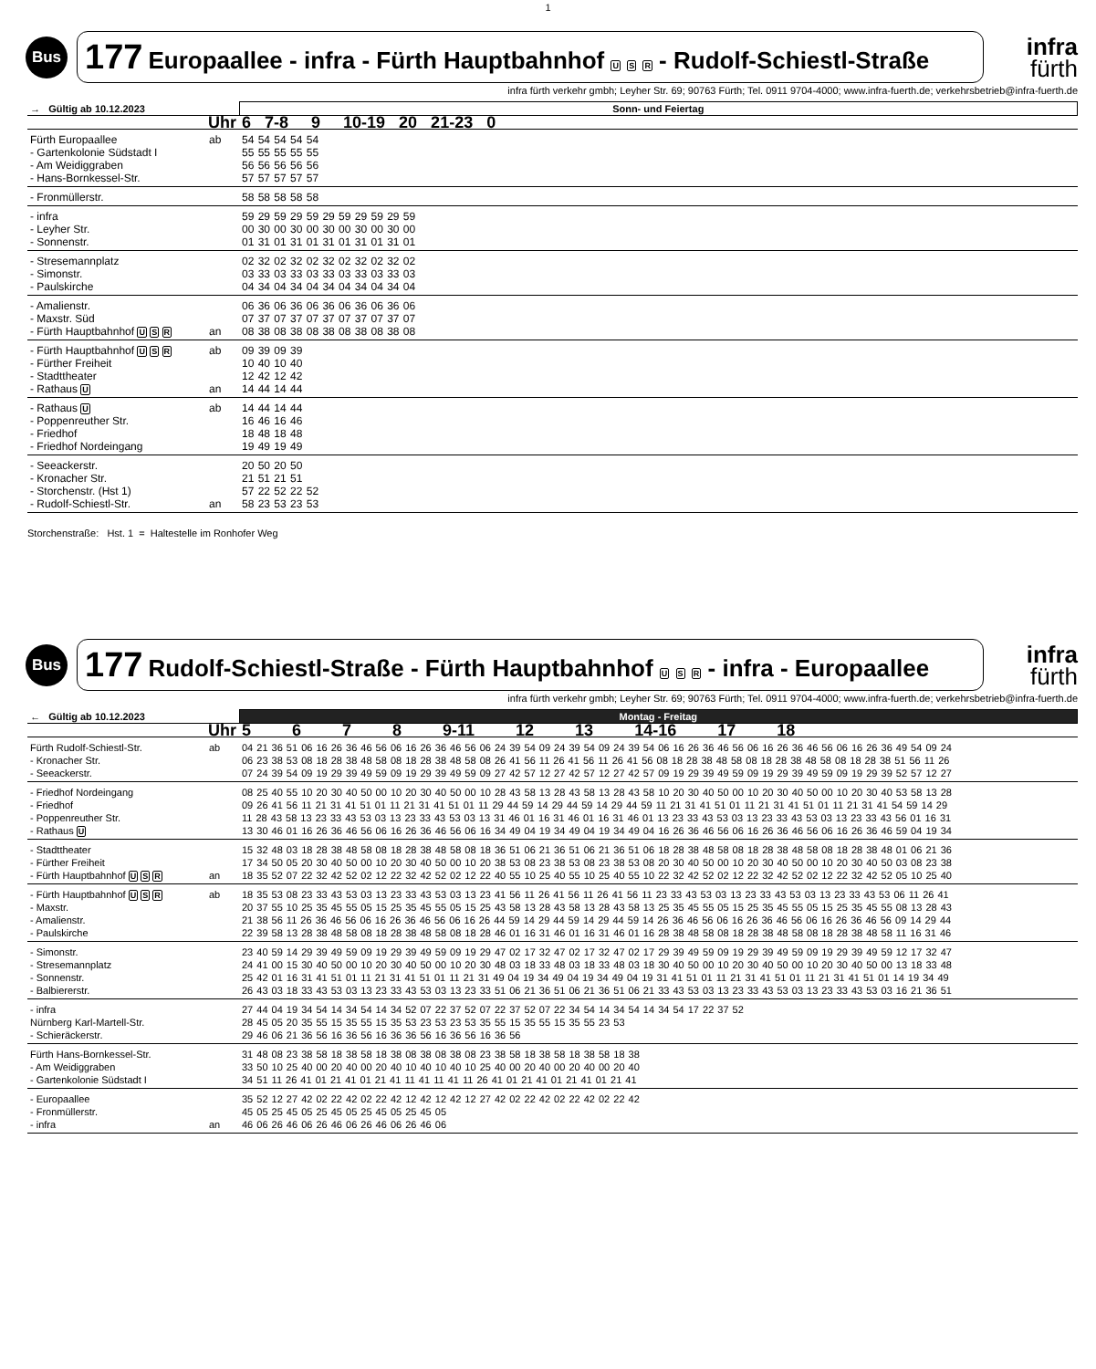1
Bus
177 Europaallee - infra - Fürth Hauptbahnhof U S R - Rudolf-Schiestl-Straße
infra
fürth
infra fürth verkehr gmbh; Leyher Str. 69; 90763 Fürth; Tel. 0911 9704-4000; www.infra-fuerth.de; verkehrsbetrieb@infra-fuerth.de
| → Gültig ab 10.12.2023 | | Sonn- und Feiertag |
| --- | --- | --- |
| Uhr | | 6 7-8 9 10-19 20 21-23 0 |
| Fürth Europaallee - Gartenkolonie Südstadt I - Am Weidiggraben - Hans-Bornkessel-Str. | ab | 54 54 54 54 54 55 55 55 55 55 56 56 56 56 56 57 57 57 57 57 |
| - Fronmüllerstr. | | 58 58 58 58 58 |
| - infra - Leyher Str. - Sonnenstr. | | 59 29 59 29 59 29 59 29 59 29 59 00 30 00 30 00 30 00 30 00 30 00 01 31 01 31 01 31 01 31 01 31 01 |
| - Stresemannplatz - Simonstr. - Paulskirche | | 02 32 02 32 02 32 02 32 02 32 02 03 33 03 33 03 33 03 33 03 33 03 04 34 04 34 04 34 04 34 04 34 04 |
| - Amalienstr. - Maxstr. Süd - Fürth Hauptbahnhof U S R | an | 06 36 06 36 06 36 06 36 06 36 06 07 37 07 37 07 37 07 37 07 37 07 08 38 08 38 08 38 08 38 08 38 08 |
| - Fürth Hauptbahnhof U S R - Fürther Freiheit - Stadttheater - Rathaus U | ab an | 09 39 09 39 10 40 10 40 12 42 12 42 14 44 14 44 |
| - Rathaus U - Poppenreuther Str. - Friedhof - Friedhof Nordeingang | ab | 14 44 14 44 16 46 16 46 18 48 18 48 19 49 19 49 |
| - Seeackerstr. - Kronacher Str. - Storchenstr. (Hst 1) - Rudolf-Schiestl-Str. | an | 20 50 20 50 21 51 21 51 57 22 52 22 52 58 23 53 23 53 |
Storchenstraße: Hst. 1 = Haltestelle im Ronhofer Weg
Bus
177 Rudolf-Schiestl-Straße - Fürth Hauptbahnhof U S R - infra - Europaallee
infra
fürth
infra fürth verkehr gmbh; Leyher Str. 69; 90763 Fürth; Tel. 0911 9704-4000; www.infra-fuerth.de; verkehrsbetrieb@infra-fuerth.de
| ← Gültig ab 10.12.2023 | | Montag - Freitag |
| --- | --- | --- |
| Uhr | | 5 6 7 8 9-11 12 13 14-16 17 18 |
| Fürth Rudolf-Schiestl-Str. - Kronacher Str. - Seeackerstr. | ab | 04 21 36 51 06 16 26 36 46 56 06 16 26 36 46 56 06 24 39 54 09 24 39 54 09 24 39 54 06 16 26 36 46 56 06 16 26 36 46 56 06 16 26 36 49 54 09 24 06 23 38 53 08 18 28 38 48 58 08 18 28 38 48 58 08 26 41 56 11 26 41 56 11 26 41 56 08 18 28 38 48 58 08 18 28 38 48 58 08 18 28 38 51 56 11 26 07 24 39 54 09 19 29 39 49 59 09 19 29 39 49 59 09 27 42 57 12 27 42 57 12 27 42 57 09 19 29 39 49 59 09 19 29 39 49 59 09 19 29 39 52 57 12 27 |
| - Friedhof Nordeingang - Friedhof - Poppenreuther Str. - Rathaus U | | 08 25 40 55 10 20 30 40 50 00 10 20 30 40 50 00 10 28 43 58 13 28 43 58 13 28 43 58 10 20 30 40 50 00 10 20 30 40 50 00 10 20 30 40 53 58 13 28 09 26 41 56 11 21 31 41 51 01 11 21 31 41 51 01 11 29 44 59 14 29 44 59 14 29 44 59 11 21 31 41 51 01 11 21 31 41 51 01 11 21 31 41 54 59 14 29 11 28 43 58 13 23 33 43 53 03 13 23 33 43 53 03 13 31 46 01 16 31 46 01 16 31 46 01 13 23 33 43 53 03 13 23 33 43 53 03 13 23 33 43 56 01 16 31 13 30 46 01 16 26 36 46 56 06 16 26 36 46 56 06 16 34 49 04 19 34 49 04 19 34 49 04 16 26 36 46 56 06 16 26 36 46 56 06 16 26 36 46 59 04 19 34 |
| - Stadttheater - Fürther Freiheit - Fürth Hauptbahnhof U S R | an | 15 32 48 03 18 28 38 48 58 08 18 28 38 48 58 08 18 36 51 06 21 36 51 06 21 36 51 06 18 28 38 48 58 08 18 28 38 48 58 08 18 28 38 48 01 06 21 36 17 34 50 05 20 30 40 50 00 10 20 30 40 50 00 10 20 38 53 08 23 38 53 08 23 38 53 08 20 30 40 50 00 10 20 30 40 50 00 10 20 30 40 50 03 08 23 38 18 35 52 07 22 32 42 52 02 12 22 32 42 52 02 12 22 40 55 10 25 40 55 10 25 40 55 10 22 32 42 52 02 12 22 32 42 52 02 12 22 32 42 52 05 10 25 40 |
| - Fürth Hauptbahnhof U S R - Maxstr. - Amalienstr. - Paulskirche | ab | 18 35 53 08 23 33 43 53 03 13 23 33 43 53 03 13 23 41 56 11 26 41 56 11 26 41 56 11 23 33 43 53 03 13 23 33 43 53 03 13 23 33 43 53 06 11 26 41 20 37 55 10 25 35 45 55 05 15 25 35 45 55 05 15 25 43 58 13 28 43 58 13 28 43 58 13 25 35 45 55 05 15 25 35 45 55 05 15 25 35 45 55 08 13 28 43 21 38 56 11 26 36 46 56 06 16 26 36 46 56 06 16 26 44 59 14 29 44 59 14 29 44 59 14 26 36 46 56 06 16 26 36 46 56 06 16 26 36 46 56 09 14 29 44 22 39 58 13 28 38 48 58 08 18 28 38 48 58 08 18 28 46 01 16 31 46 01 16 31 46 01 16 28 38 48 58 08 18 28 38 48 58 08 18 28 38 48 58 11 16 31 46 |
| - Simonstr. - Stresemannplatz - Sonnenstr. - Balbiererstr. | | 23 40 59 14 29 39 49 59 09 19 29 39 49 59 09 19 29 47 02 17 32 47 02 17 32 47 02 17 29 39 49 59 09 19 29 39 49 59 09 19 29 39 49 59 12 17 32 47 24 41 00 15 30 40 50 00 10 20 30 40 50 00 10 20 30 48 03 18 33 48 03 18 33 48 03 18 30 40 50 00 10 20 30 40 50 00 10 20 30 40 50 00 13 18 33 48 25 42 01 16 31 41 51 01 11 21 31 41 51 01 11 21 31 49 04 19 34 49 04 19 34 49 04 19 31 41 51 01 11 21 31 41 51 01 11 21 31 41 51 01 14 19 34 49 26 43 03 18 33 43 53 03 13 23 33 43 53 03 13 23 33 51 06 21 36 51 06 21 36 51 06 21 33 43 53 03 13 23 33 43 53 03 13 23 33 43 53 03 16 21 36 51 |
| - infra Nürnberg Karl-Martell-Str. - Schieräckerstr. | | 27 44 04 19 34 54 14 34 54 14 34 52 07 22 37 52 07 22 37 52 07 22 34 54 14 34 54 14 34 54 17 22 37 52 28 45 05 20 35 55 15 35 55 15 35 53 23 53 23 53 35 55 15 35 55 15 35 55 23 53 29 46 06 21 36 56 16 36 56 16 36 36 56 16 36 56 16 36 56 |
| Fürth Hans-Bornkessel-Str. - Am Weidiggraben - Gartenkolonie Südstadt I | | 31 48 08 23 38 58 18 38 58 18 38 08 38 08 38 08 23 38 58 18 38 58 18 38 58 18 38 33 50 10 25 40 00 20 40 00 20 40 10 40 10 40 10 25 40 00 20 40 00 20 40 00 20 40 34 51 11 26 41 01 21 41 01 21 41 11 41 11 41 11 26 41 01 21 41 01 21 41 01 21 41 |
| - Europaallee - Fronmüllerstr. - infra | an | 35 52 12 27 42 02 22 42 02 22 42 12 42 12 42 12 27 42 02 22 42 02 22 42 02 22 42 45 05 25 45 05 25 45 05 25 45 05 25 45 05 46 06 26 46 06 26 46 06 26 46 06 26 46 06 |